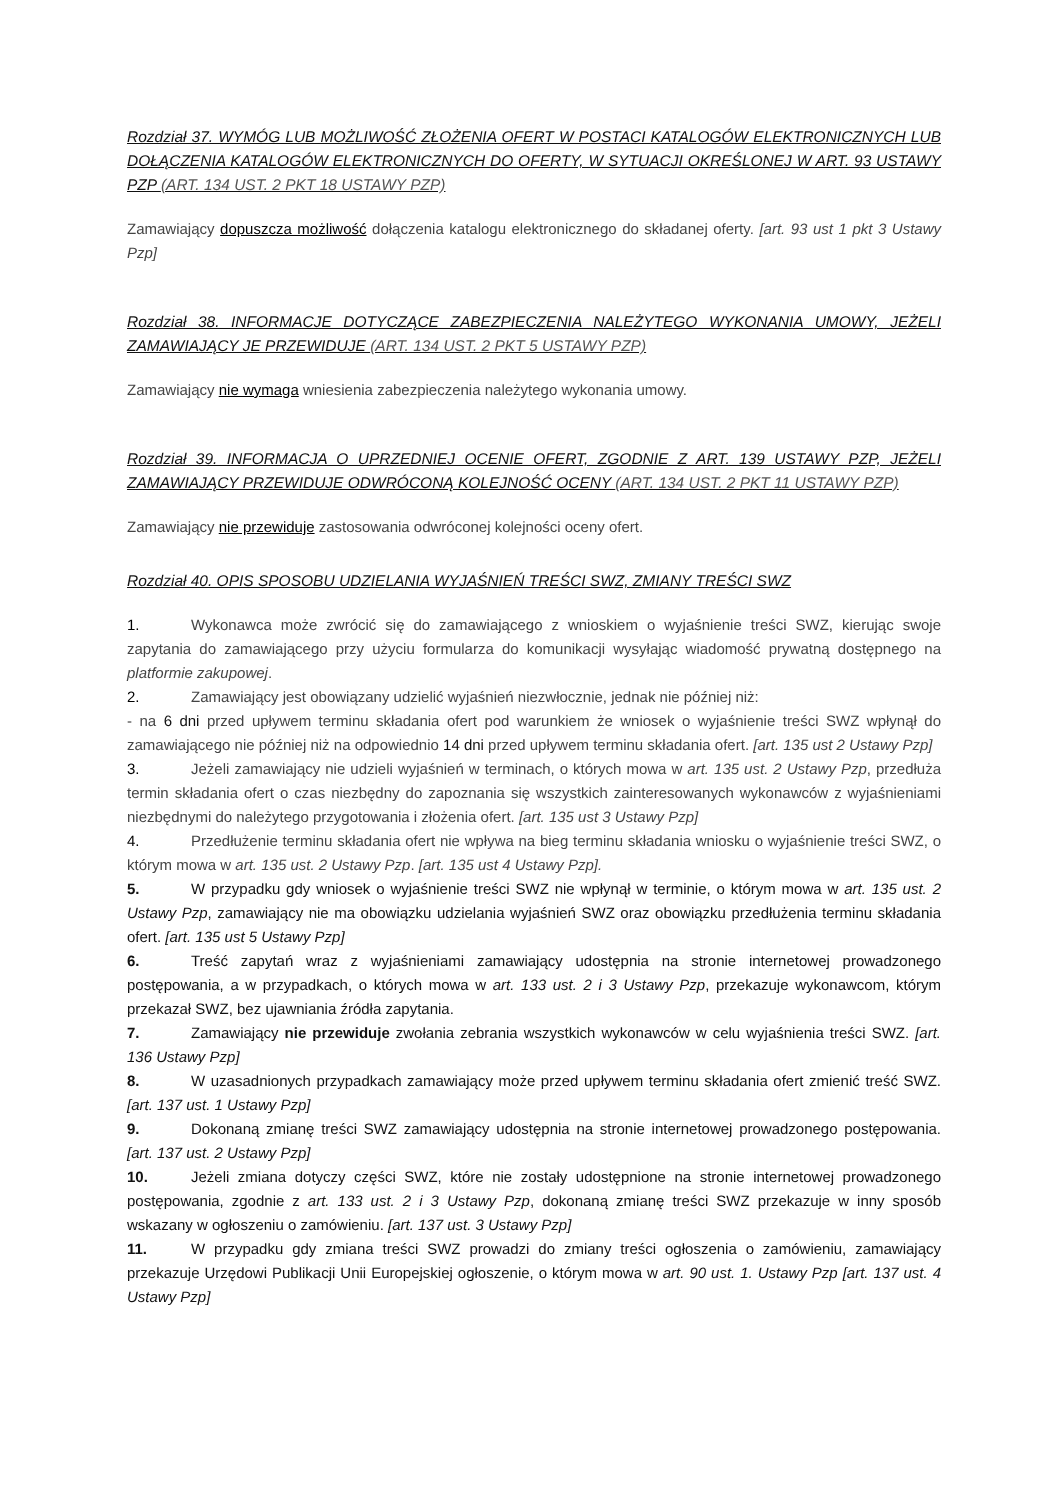Rozdział 37. WYMÓG LUB MOŻLIWOŚĆ ZŁOŻENIA OFERT W POSTACI KATALOGÓW ELEKTRONICZNYCH LUB DOŁĄCZENIA KATALOGÓW ELEKTRONICZNYCH DO OFERTY, W SYTUACJI OKREŚLONEJ W ART. 93 USTAWY PZP (ART. 134 UST. 2 PKT 18 USTAWY PZP)
Zamawiający dopuszcza możliwość dołączenia katalogu elektronicznego do składanej oferty. [art. 93 ust 1 pkt 3 Ustawy Pzp]
Rozdział 38. INFORMACJE DOTYCZĄCE ZABEZPIECZENIA NALEŻYTEGO WYKONANIA UMOWY, JEŻELI ZAMAWIAJĄCY JE PRZEWIDUJE (ART. 134 UST. 2 PKT 5 USTAWY PZP)
Zamawiający nie wymaga wniesienia zabezpieczenia należytego wykonania umowy.
Rozdział 39. INFORMACJA O UPRZEDNIEJ OCENIE OFERT, ZGODNIE Z ART. 139 USTAWY PZP, JEŻELI ZAMAWIAJĄCY PRZEWIDUJE ODWRÓCONĄ KOLEJNOŚĆ OCENY (ART. 134 UST. 2 PKT 11 USTAWY PZP)
Zamawiający nie przewiduje zastosowania odwróconej kolejności oceny ofert.
Rozdział 40. OPIS SPOSOBU UDZIELANIA WYJAŚNIEŃ TREŚCI SWZ, ZMIANY TREŚCI SWZ
1. Wykonawca może zwrócić się do zamawiającego z wnioskiem o wyjaśnienie treści SWZ, kierując swoje zapytania do zamawiającego przy użyciu formularza do komunikacji wysyłając wiadomość prywatną dostępnego na platformie zakupowej.
2. Zamawiający jest obowiązany udzielić wyjaśnień niezwłocznie, jednak nie później niż:
- na 6 dni przed upływem terminu składania ofert pod warunkiem że wniosek o wyjaśnienie treści SWZ wpłynął do zamawiającego nie później niż na odpowiednio 14 dni przed upływem terminu składania ofert. [art. 135 ust 2 Ustawy Pzp]
3. Jeżeli zamawiający nie udzieli wyjaśnień w terminach, o których mowa w art. 135 ust. 2 Ustawy Pzp, przedłuża termin składania ofert o czas niezbędny do zapoznania się wszystkich zainteresowanych wykonawców z wyjaśnieniami niezbędnymi do należytego przygotowania i złożenia ofert. [art. 135 ust 3 Ustawy Pzp]
4. Przedłużenie terminu składania ofert nie wpływa na bieg terminu składania wniosku o wyjaśnienie treści SWZ, o którym mowa w art. 135 ust. 2 Ustawy Pzp. [art. 135 ust 4 Ustawy Pzp].
5. W przypadku gdy wniosek o wyjaśnienie treści SWZ nie wpłynął w terminie, o którym mowa w art. 135 ust. 2 Ustawy Pzp, zamawiający nie ma obowiązku udzielania wyjaśnień SWZ oraz obowiązku przedłużenia terminu składania ofert. [art. 135 ust 5 Ustawy Pzp]
6. Treść zapytań wraz z wyjaśnieniami zamawiający udostępnia na stronie internetowej prowadzonego postępowania, a w przypadkach, o których mowa w art. 133 ust. 2 i 3 Ustawy Pzp, przekazuje wykonawcom, którym przekazał SWZ, bez ujawniania źródła zapytania.
7. Zamawiający nie przewiduje zwołania zebrania wszystkich wykonawców w celu wyjaśnienia treści SWZ. [art. 136 Ustawy Pzp]
8. W uzasadnionych przypadkach zamawiający może przed upływem terminu składania ofert zmienić treść SWZ. [art. 137 ust. 1 Ustawy Pzp]
9. Dokonaną zmianę treści SWZ zamawiający udostępnia na stronie internetowej prowadzonego postępowania. [art. 137 ust. 2 Ustawy Pzp]
10. Jeżeli zmiana dotyczy części SWZ, które nie zostały udostępnione na stronie internetowej prowadzonego postępowania, zgodnie z art. 133 ust. 2 i 3 Ustawy Pzp, dokonaną zmianę treści SWZ przekazuje w inny sposób wskazany w ogłoszeniu o zamówieniu. [art. 137 ust. 3 Ustawy Pzp]
11. W przypadku gdy zmiana treści SWZ prowadzi do zmiany treści ogłoszenia o zamówieniu, zamawiający przekazuje Urzędowi Publikacji Unii Europejskiej ogłoszenie, o którym mowa w art. 90 ust. 1. Ustawy Pzp [art. 137 ust. 4 Ustawy Pzp]